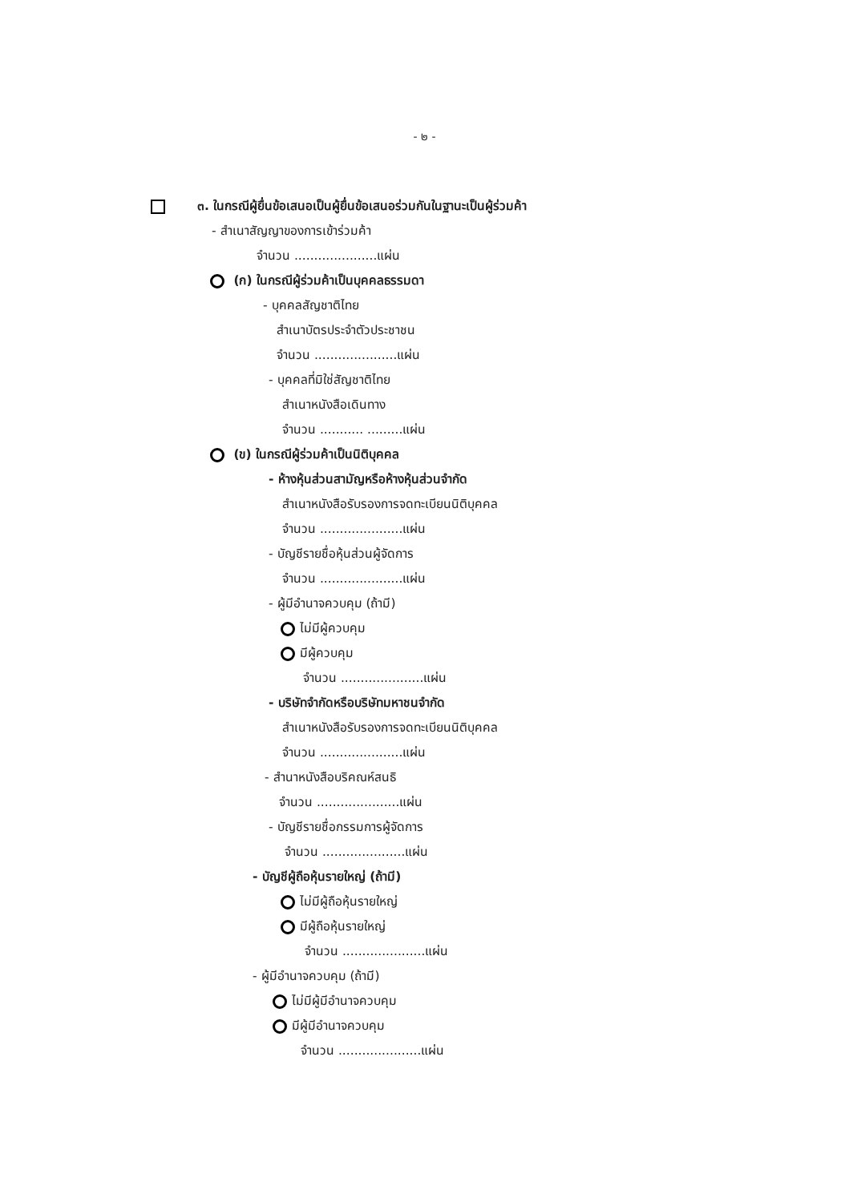- ๒ -
๓. ในกรณีผู้ยื่นข้อเสนอเป็นผู้ยื่นข้อเสนอร่วมกันในฐานะเป็นผู้ร่วมค้า
- สำเนาสัญญาของการเข้าร่วมค้า
จำนวน .....................แผ่น
(ก) ในกรณีผู้ร่วมค้าเป็นบุคคลธรรมดา
- บุคคลสัญชาติไทย
สำเนาบัตรประจำตัวประชาชน
จำนวน .....................แผ่น
- บุคคลที่มิใช่สัญชาติไทย
สำเนาหนังสือเดินทาง
จำนวน ........... .........แผ่น
(ข) ในกรณีผู้ร่วมค้าเป็นนิติบุคคล
- ห้างหุ้นส่วนสามัญหรือห้างหุ้นส่วนจำกัด
สำเนาหนังสือรับรองการจดทะเบียนนิติบุคคล
จำนวน .....................แผ่น
- บัญชีรายชื่อหุ้นส่วนผู้จัดการ
จำนวน .....................แผ่น
- ผู้มีอำนาจควบคุม (ถ้ามี)
ไม่มีผู้ควบคุม
มีผู้ควบคุม
จำนวน .....................แผ่น
- บริษัทจำกัดหรือบริษัทมหาชนจำกัด
สำเนาหนังสือรับรองการจดทะเบียนนิติบุคคล
จำนวน .....................แผ่น
- สำนาหนังสือบริคณห์สนธิ
จำนวน .....................แผ่น
- บัญชีรายชื่อกรรมการผู้จัดการ
จำนวน .....................แผ่น
- บัญชีผู้ถือหุ้นรายใหญ่ (ถ้ามี)
ไม่มีผู้ถือหุ้นรายใหญ่
มีผู้ถือหุ้นรายใหญ่
จำนวน .....................แผ่น
- ผู้มีอำนาจควบคุม (ถ้ามี)
ไม่มีผู้มีอำนาจควบคุม
มีผู้มีอำนาจควบคุม
จำนวน .....................แผ่น